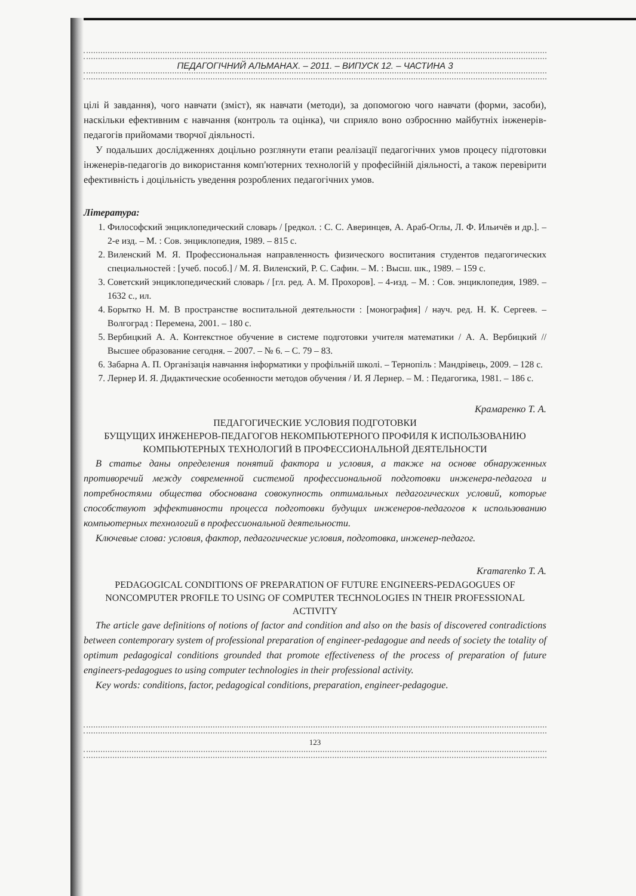ПЕДАГОГІЧНИЙ АЛЬМАНАХ. – 2011. – ВИПУСК 12. – ЧАСТИНА 3
цілі й завдання), чого навчати (зміст), як навчати (методи), за допомогою чого навчати (форми, засоби), наскільки ефективним є навчання (контроль та оцінка), чи сприяло воно озброєнню майбутніх інженерів-педагогів прийомами творчої діяльності.
У подальших дослідженнях доцільно розглянути етапи реалізації педагогічних умов процесу підготовки інженерів-педагогів до використання комп'ютерних технологій у професійній діяльності, а також перевірити ефективність і доцільність уведення розроблених педагогічних умов.
Література:
1. Философский энциклопедический словарь / [редкол. : С. С. Аверинцев, А. Араб-Оглы, Л. Ф. Ильичёв и др.]. – 2-е изд. – М. : Сов. энциклопедия, 1989. – 815 с.
2. Виленский М. Я. Профессиональная направленность физического воспитания студентов педагогических специальностей : [учеб. пособ.] / М. Я. Виленский, Р. С. Сафин. – М. : Высш. шк., 1989. – 159 с.
3. Советский энциклопедический словарь / [гл. ред. А. М. Прохоров]. – 4-изд. – М. : Сов. энциклопедия, 1989. – 1632 с., ил.
4. Борытко Н. М. В пространстве воспитальной деятельности : [монография] / науч. ред. Н. К. Сергеев. – Волгоград : Перемена, 2001. – 180 с.
5. Вербицкий А. А. Контекстное обучение в системе подготовки учителя математики / А. А. Вербицкий // Высшее образование сегодня. – 2007. – № 6. – С. 79 – 83.
6. Забарна А. П. Організація навчання інформатики у профільній школі. – Тернопіль : Мандрівець, 2009. – 128 с.
7. Лернер И. Я. Дидактические особенности методов обучения / И. Я Лернер. – М. : Педагогика, 1981. – 186 с.
Крамаренко Т. А.
ПЕДАГОГИЧЕСКИЕ УСЛОВИЯ ПОДГОТОВКИ
БУЩУЩИХ ИНЖЕНЕРОВ-ПЕДАГОГОВ НЕКОМПЬЮТЕРНОГО ПРОФИЛЯ К ИСПОЛЬЗОВАНИЮ КОМПЬЮТЕРНЫХ ТЕХНОЛОГИЙ В ПРОФЕССИОНАЛЬНОЙ ДЕЯТЕЛЬНОСТИ
В статье даны определения понятий фактора и условия, а также на основе обнаруженных противоречий между современной системой профессиональной подготовки инженера-педагога и потребностями общества обоснована совокупность оптимальных педагогических условий, которые способствуют эффективности процесса подготовки будущих инженеров-педагогов к использованию компьютерных технологий в профессиональной деятельности.
Ключевые слова: условия, фактор, педагогические условия, подготовка, инженер-педагог.
Kramarenko T. A.
PEDAGOGICAL CONDITIONS OF PREPARATION OF FUTURE ENGINEERS-PEDAGOGUES OF NONCOMPUTER PROFILE TO USING OF COMPUTER TECHNOLOGIES IN THEIR PROFESSIONAL ACTIVITY
The article gave definitions of notions of factor and condition and also on the basis of discovered contradictions between contemporary system of professional preparation of engineer-pedagogue and needs of society the totality of optimum pedagogical conditions grounded that promote effectiveness of the process of preparation of future engineers-pedagogues to using computer technologies in their professional activity.
Key words: conditions, factor, pedagogical conditions, preparation, engineer-pedagogue.
123